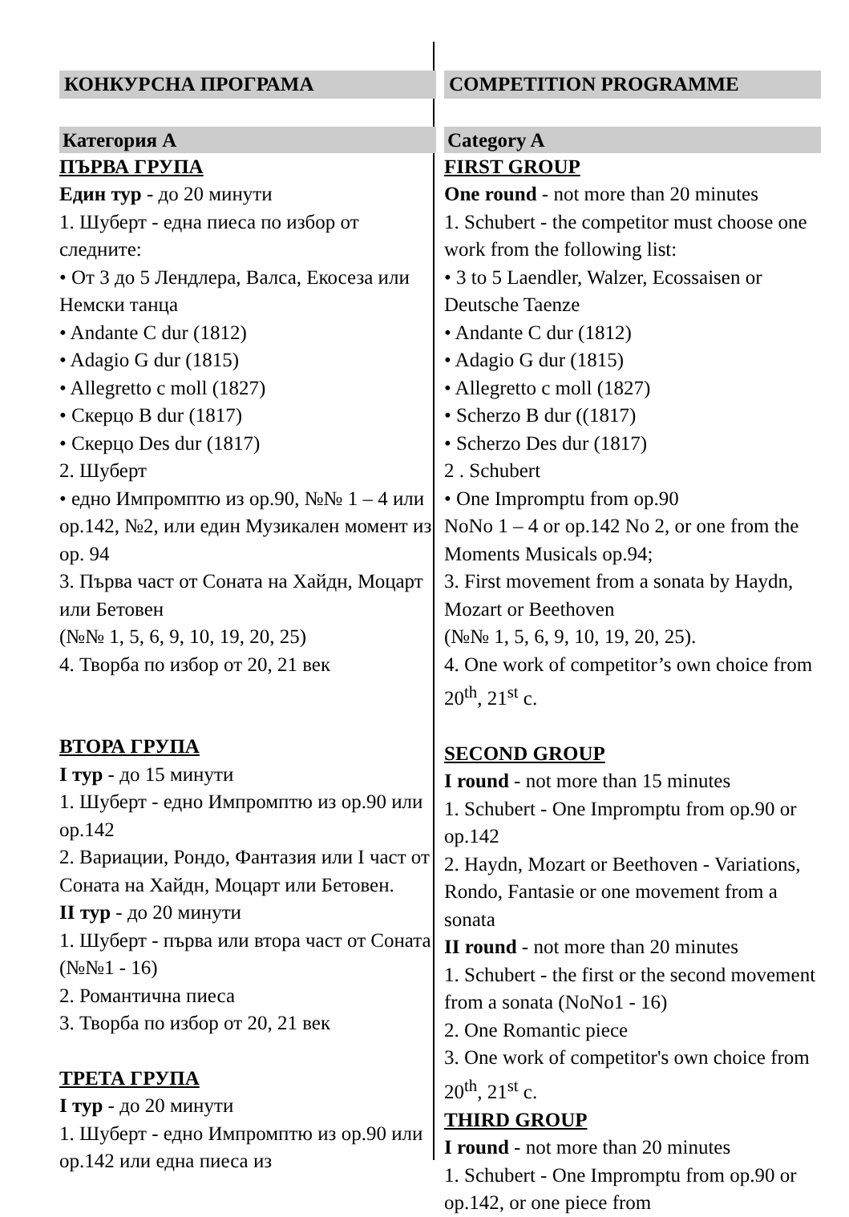КОНКУРСНА ПРОГРАМА
Категория А
ПЪРВА ГРУПА
Един тур - до 20 минути
1. Шуберт - една пиеса по избор от следните:
• От 3 до 5 Лендлера, Валса, Екосеза или Немски танца
• Andante C dur (1812)
• Adagio G dur (1815)
• Allegretto c moll (1827)
• Скерцо B dur (1817)
• Скерцо Des dur (1817)
2. Шуберт
• едно Импромптю из ор.90, №№ 1 – 4 или ор.142, №2, или един Музикален момент из ор. 94
3. Първа част от Соната на Хайдн, Моцарт или Бетовен
(№№ 1, 5, 6, 9, 10, 19, 20, 25)
4. Творба по избор от 20, 21 век
ВТОРА ГРУПА
I тур - до 15 минути
1. Шуберт - едно Импромптю из ор.90 или ор.142
2. Вариации, Рондо, Фантазия или I част от Соната на Хайдн, Моцарт или Бетовен.
II тур - до 20 минути
1. Шуберт - първа или втора част от Соната (№№1 - 16)
2. Романтична пиеса
3. Творба по избор от 20, 21 век
ТРЕТА ГРУПА
I тур - до 20 минути
1. Шуберт - едно Импромптю из ор.90 или ор.142 или една пиеса из
COMPETITION PROGRAMME
Category A
FIRST GROUP
One round - not more than 20 minutes
1. Schubert - the competitor must choose one work from the following list:
• 3 to 5 Laendler, Walzer, Ecossaisen or Deutsche Taenze
• Andante C dur (1812)
• Adagio G dur (1815)
• Allegretto c moll (1827)
• Scherzo B dur ((1817)
• Scherzo Des dur (1817)
2 . Schubert
• One Impromptu from op.90
NoNo 1 – 4 or op.142 No 2, or one from the Moments Musicals op.94;
3. First movement from a sonata by Haydn, Mozart or Beethoven
(№№ 1, 5, 6, 9, 10, 19, 20, 25).
4. One work of competitor’s own choice from 20<sup>th</sup>, 21<sup>st</sup> c.
SECOND GROUP
I round - not more than 15 minutes
1. Schubert - One Impromptu from op.90 or op.142
2. Haydn, Mozart or Beethoven - Variations, Rondo, Fantasie or one movement from a sonata
II round - not more than 20 minutes
1. Schubert - the first or the second movement from a sonata (NoNo1 - 16)
2. One Romantic piece
3. One work of competitor's own choice from 20<sup>th</sup>, 21<sup>st</sup> c.
THIRD GROUP
I round - not more than 20 minutes
1. Schubert - One Impromptu from op.90 or op.142, or one piece from